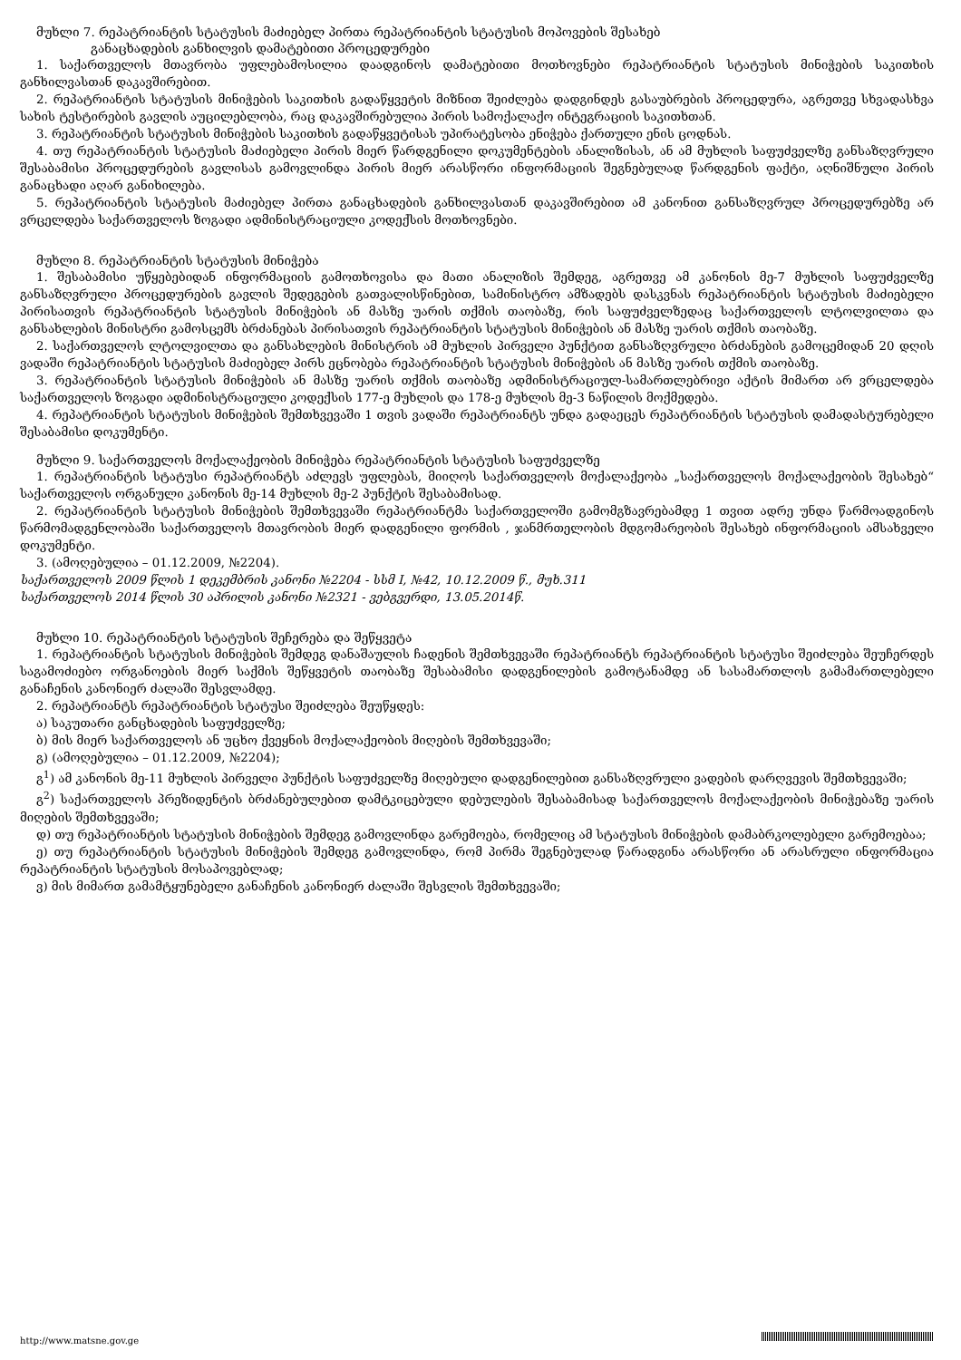მუხლი 7. რეპატრიანტის სტატუსის მაძიებელ პირთა რეპატრიანტის სტატუსის მოპოვების შესახებ
განაცხადების განხილვის დამატებითი პროცედურები
1. საქართველოს მთავრობა უფლებამოსილია დაადგინოს დამატებითი მოთხოვნები რეპატრიანტის სტატუსის მინიჭების საკითხის განხილვასთან დაკავშირებით.
2. რეპატრიანტის სტატუსის მინიჭების საკითხის გადაწყვეტის მიზნით შეიძლება დადგინდეს გასაუბრების პროცედურა, აგრეთვე სხვადასხვა სახის ტესტირების გავლის აუცილებლობა, რაც დაკავშირებულია პირის სამოქალაქო ინტეგრაციის საკითხთან.
3. რეპატრიანტის სტატუსის მინიჭების საკითხის გადაწყვეტისას უპირატესობა ენიჭება ქართული ენის ცოდნას.
4. თუ რეპატრიანტის სტატუსის მაძიებელი პირის მიერ წარდგენილი დოკუმენტების ანალიზისას, ან ამ მუხლის საფუძველზე განსაზღვრული შესაბამისი პროცედურების გავლისას გამოვლინდა პირის მიერ არასწორი ინფორმაციის შეგნებულად წარდგენის ფაქტი, აღნიშნული პირის განაცხადი აღარ განიხილება.
5. რეპატრიანტის სტატუსის მაძიებელ პირთა განაცხადების განხილვასთან დაკავშირებით ამ კანონით განსაზღვრულ პროცედურებზე არ ვრცელდება საქართველოს ზოგადი ადმინისტრაციული კოდექსის მოთხოვნები.
მუხლი 8. რეპატრიანტის სტატუსის მინიჭება
1. შესაბამისი უწყებებიდან ინფორმაციის გამოთხოვისა და მათი ანალიზის შემდეგ, აგრეთვე ამ კანონის მე-7 მუხლის საფუძველზე განსაზღვრული პროცედურების გავლის შედეგების გათვალისწინებით, სამინისტრო ამზადებს დასკვნას რეპატრიანტის სტატუსის მაძიებელი პირისათვის რეპატრიანტის სტატუსის მინიჭების ან მასზე უარის თქმის თაობაზე, რის საფუძველზედაც საქართველოს ლტოლვილთა და განსახლების მინისტრი გამოსცემს ბრძანებას პირისათვის რეპატრიანტის სტატუსის მინიჭების ან მასზე უარის თქმის თაობაზე.
2. საქართველოს ლტოლვილთა და განსახლების მინისტრის ამ მუხლის პირველი პუნქტით განსაზღვრული ბრძანების გამოცემიდან 20 დღის ვადაში რეპატრიანტის სტატუსის მაძიებელ პირს ეცნობება რეპატრიანტის სტატუსის მინიჭების ან მასზე უარის თქმის თაობაზე.
3. რეპატრიანტის სტატუსის მინიჭების ან მასზე უარის თქმის თაობაზე ადმინისტრაციულ-სამართლებრივი აქტის მიმართ არ ვრცელდება საქართველოს ზოგადი ადმინისტრაციული კოდექსის 177-ე მუხლის და 178-ე მუხლის მე-3 ნაწილის მოქმედება.
4. რეპატრიანტის სტატუსის მინიჭების შემთხვევაში 1 თვის ვადაში რეპატრიანტს უნდა გადაეცეს რეპატრიანტის სტატუსის დამადასტურებელი შესაბამისი დოკუმენტი.
მუხლი 9. საქართველოს მოქალაქეობის მინიჭება რეპატრიანტის სტატუსის საფუძველზე
1. რეპატრიანტის სტატუსი რეპატრიანტს აძლევს უფლებას, მიიღოს საქართველოს მოქალაქეობა „საქართველოს მოქალაქეობის შესახებ“ საქართველოს ორგანული კანონის მე-14 მუხლის მე-2 პუნქტის შესაბამისად.
2. რეპატრიანტის სტატუსის მინიჭების შემთხვევაში რეპატრიანტმა საქართველოში გამომგზავრებამდე 1 თვით ადრე უნდა წარმოადგინოს წარმომადგენლობაში საქართველოს მთავრობის მიერ დადგენილი ფორმის , ჯანმრთელობის მდგომარეობის შესახებ ინფორმაციის ამსახველი დოკუმენტი.
3. (ამოღებულია – 01.12.2009, №2204).
საქართველოს 2009 წლის 1 დეკემბრის კანონი №2204 - სსმ I, №42, 10.12.2009 წ., მუხ.311
საქართველოს 2014 წლის 30 აპრილის კანონი №2321 - ვებგვერდი, 13.05.2014წ.
მუხლი 10. რეპატრიანტის სტატუსის შეჩერება და შეწყვეტა
1. რეპატრიანტის სტატუსის მინიჭების შემდეგ დანაშაულის ჩადენის შემთხვევაში რეპატრიანტს რეპატრიანტის სტატუსი შეიძლება შეუჩერდეს საგამოძიებო ორგანოების მიერ საქმის შეწყვეტის თაობაზე შესაბამისი დადგენილების გამოტანამდე ან სასამართლოს გამამართლებელი განაჩენის კანონიერ ძალაში შესვლამდე.
2. რეპატრიანტს რეპატრიანტის სტატუსი შეიძლება შეუწყდეს:
ა) საკუთარი განცხადების საფუძველზე;
ბ) მის მიერ საქართველოს ან უცხო ქვეყნის მოქალაქეობის მიღების შემთხვევაში;
გ) (ამოღებულია – 01.12.2009, №2204);
გ<sup>1</sup>) ამ კანონის მე-11 მუხლის პირველი პუნქტის საფუძველზე მიღებული დადგენილებით განსაზღვრული ვადების დარღვევის შემთხვევაში;
გ<sup>2</sup>) საქართველოს პრეზიდენტის ბრძანებულებით დამტკიცებული დებულების შესაბამისად საქართველოს მოქალაქეობის მინიჭებაზე უარის მიღების შემთხვევაში;
დ) თუ რეპატრიანტის სტატუსის მინიჭების შემდეგ გამოვლინდა გარემოება, რომელიც ამ სტატუსის მინიჭების დამაბრკოლებელი გარემოებაა;
ე) თუ რეპატრიანტის სტატუსის მინიჭების შემდეგ გამოვლინდა, რომ პირმა შეგნებულად წარადგინა არასწორი ან არასრული ინფორმაცია რეპატრიანტის სტატუსის მოსაპოვებლად;
ვ) მის მიმართ გამამტყუნებელი განაჩენის კანონიერ ძალაში შესვლის შემთხვევაში;
http://www.matsne.gov.ge